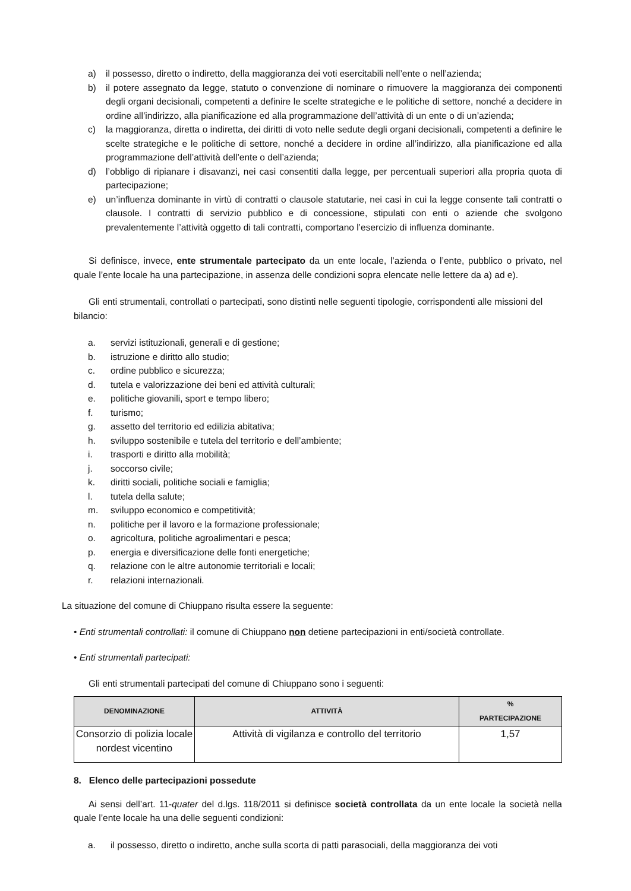a) il possesso, diretto o indiretto, della maggioranza dei voti esercitabili nell’ente o nell’azienda;
b) il potere assegnato da legge, statuto o convenzione di nominare o rimuovere la maggioranza dei componenti degli organi decisionali, competenti a definire le scelte strategiche e le politiche di settore, nonché a decidere in ordine all’indirizzo, alla pianificazione ed alla programmazione dell’attività di un ente o di un’azienda;
c) la maggioranza, diretta o indiretta, dei diritti di voto nelle sedute degli organi decisionali, competenti a definire le scelte strategiche e le politiche di settore, nonché a decidere in ordine all’indirizzo, alla pianificazione ed alla programmazione dell’attività dell’ente o dell’azienda;
d) l’obbligo di ripianare i disavanzi, nei casi consentiti dalla legge, per percentuali superiori alla propria quota di partecipazione;
e) un’influenza dominante in virtù di contratti o clausole statutarie, nei casi in cui la legge consente tali contratti o clausole. I contratti di servizio pubblico e di concessione, stipulati con enti o aziende che svolgono prevalentemente l’attività oggetto di tali contratti, comportano l’esercizio di influenza dominante.
Si definisce, invece, ente strumentale partecipato da un ente locale, l’azienda o l’ente, pubblico o privato, nel quale l’ente locale ha una partecipazione, in assenza delle condizioni sopra elencate nelle lettere da a) ad e).
Gli enti strumentali, controllati o partecipati, sono distinti nelle seguenti tipologie, corrispondenti alle missioni del bilancio:
a. servizi istituzionali, generali e di gestione;
b. istruzione e diritto allo studio;
c. ordine pubblico e sicurezza;
d. tutela e valorizzazione dei beni ed attività culturali;
e. politiche giovanili, sport e tempo libero;
f. turismo;
g. assetto del territorio ed edilizia abitativa;
h. sviluppo sostenibile e tutela del territorio e dell’ambiente;
i. trasporti e diritto alla mobilità;
j. soccorso civile;
k. diritti sociali, politiche sociali e famiglia;
l. tutela della salute;
m. sviluppo economico e competitività;
n. politiche per il lavoro e la formazione professionale;
o. agricoltura, politiche agroalimentari e pesca;
p. energia e diversificazione delle fonti energetiche;
q. relazione con le altre autonomie territoriali e locali;
r. relazioni internazionali.
La situazione del comune di Chiuppano risulta essere la seguente:
• Enti strumentali controllati: il comune di Chiuppano non detiene partecipazioni in enti/società controllate.
• Enti strumentali partecipati:
Gli enti strumentali partecipati del comune di Chiuppano sono i seguenti:
| DENOMINAZIONE | ATTIVITÀ | % PARTECIPAZIONE |
| --- | --- | --- |
| Consorzio di polizia locale nordest vicentino | Attività di vigilanza e controllo del territorio | 1,57 |
8. Elenco delle partecipazioni possedute
Ai sensi dell’art. 11-quater del d.lgs. 118/2011 si definisce società controllata da un ente locale la società nella quale l’ente locale ha una delle seguenti condizioni:
a. il possesso, diretto o indiretto, anche sulla scorta di patti parasociali, della maggioranza dei voti